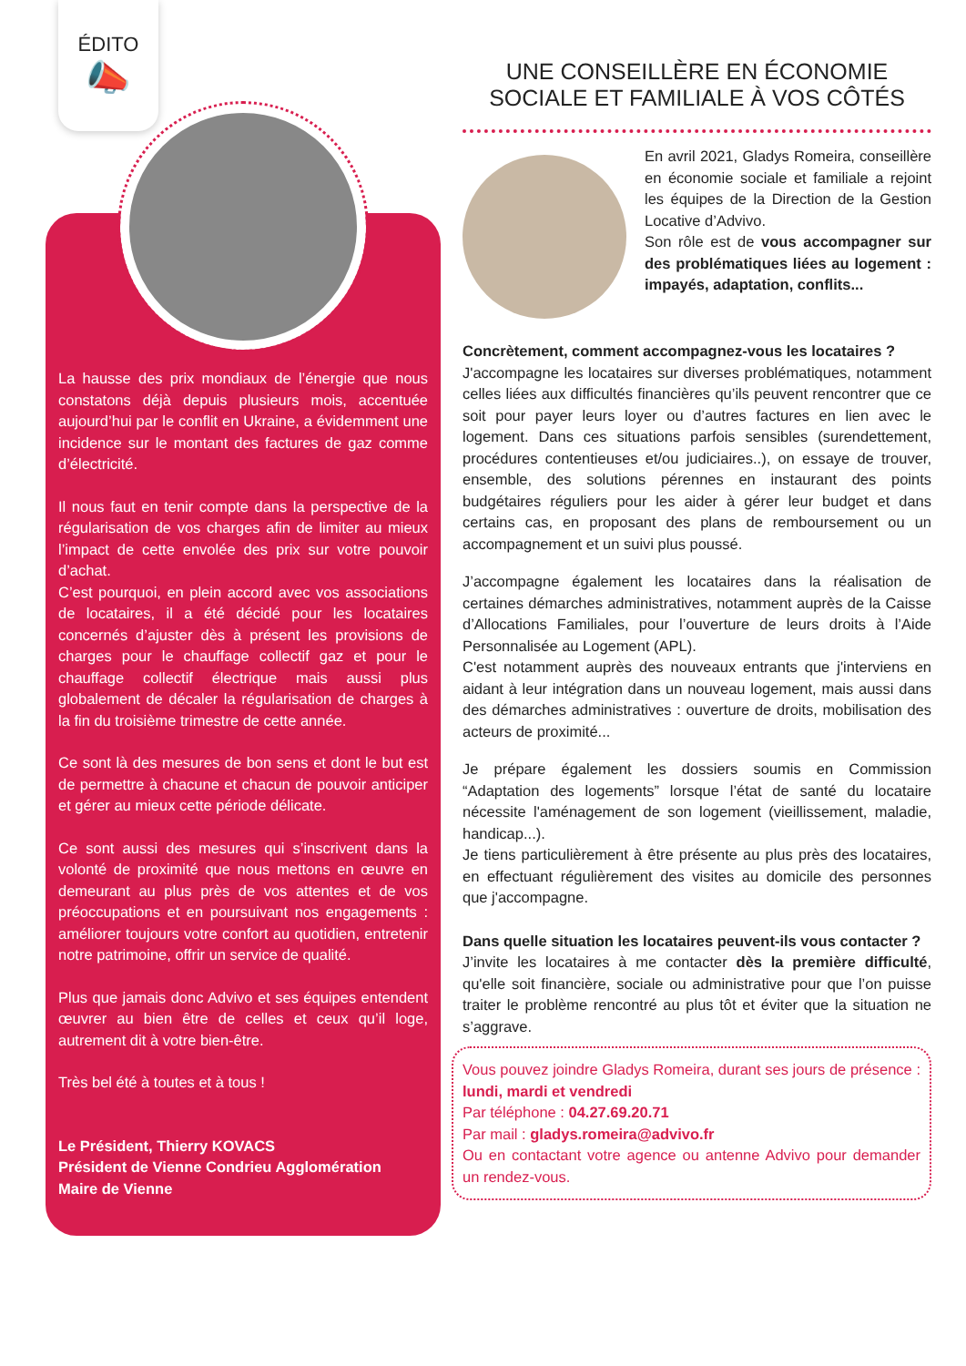ÉDITO
📣
La hausse des prix mondiaux de l’énergie que nous constatons déjà depuis plusieurs mois, accentuée aujourd’hui par le conflit en Ukraine, a évidemment une incidence sur le montant des factures de gaz comme d’électricité.
Il nous faut en tenir compte dans la perspective de la régularisation de vos charges afin de limiter au mieux l’impact de cette envolée des prix sur votre pouvoir d’achat.
C’est pourquoi, en plein accord avec vos associations de locataires, il a été décidé pour les locataires concernés d’ajuster dès à présent les provisions de charges pour le chauffage collectif gaz et pour le chauffage collectif électrique mais aussi plus globalement de décaler la régularisation de charges à la fin du troisième trimestre de cette année.
Ce sont là des mesures de bon sens et dont le but est de permettre à chacune et chacun de pouvoir anticiper et gérer au mieux cette période délicate.
Ce sont aussi des mesures qui s’inscrivent dans la volonté de proximité que nous mettons en œuvre en demeurant au plus près de vos attentes et de vos préoccupations et en poursuivant nos engagements : améliorer toujours votre confort au quotidien, entretenir notre patrimoine, offrir un service de qualité.
Plus que jamais donc Advivo et ses équipes entendent œuvrer au bien être de celles et ceux qu’il loge, autrement dit à votre bien-être.
Très bel été à toutes et à tous !
Le Président, Thierry KOVACS
Président de Vienne Condrieu Agglomération
Maire de Vienne
UNE CONSEILLÈRE EN ÉCONOMIE SOCIALE ET FAMILIALE À VOS CÔTÉS
En avril 2021, Gladys Romeira, conseillère en économie sociale et familiale a rejoint les équipes de la Direction de la Gestion Locative d’Advivo.
Son rôle est de vous accompagner sur des problématiques liées au logement : impayés, adaptation, conflits...
Concrètement, comment accompagnez-vous les locataires ?
J'accompagne les locataires sur diverses problématiques, notamment celles liées aux difficultés financières qu’ils peuvent rencontrer que ce soit pour payer leurs loyer ou d’autres factures en lien avec le logement. Dans ces situations parfois sensibles (surendettement, procédures contentieuses et/ou judiciaires..), on essaye de trouver, ensemble, des solutions pérennes en instaurant des points budgétaires réguliers pour les aider à gérer leur budget et dans certains cas, en proposant des plans de remboursement ou un accompagnement et un suivi plus poussé.
J’accompagne également les locataires dans la réalisation de certaines démarches administratives, notamment auprès de la Caisse d’Allocations Familiales, pour l’ouverture de leurs droits à l’Aide Personnalisée au Logement (APL).
C'est notamment auprès des nouveaux entrants que j'interviens en aidant à leur intégration dans un nouveau logement, mais aussi dans des démarches administratives : ouverture de droits, mobilisation des acteurs de proximité...
Je prépare également les dossiers soumis en Commission “Adaptation des logements” lorsque l’état de santé du locataire nécessite l'aménagement de son logement (vieillissement, maladie, handicap...).
Je tiens particulièrement à être présente au plus près des locataires, en effectuant régulièrement des visites au domicile des personnes que j'accompagne.
Dans quelle situation les locataires peuvent-ils vous contacter ?
J’invite les locataires à me contacter dès la première difficulté, qu'elle soit financière, sociale ou administrative pour que l’on puisse traiter le problème rencontré au plus tôt et éviter que la situation ne s’aggrave.
Vous pouvez joindre Gladys Romeira, durant ses jours de présence : lundi, mardi et vendredi
Par téléphone : 04.27.69.20.71
Par mail : gladys.romeira@advivo.fr
Ou en contactant votre agence ou antenne Advivo pour demander un rendez-vous.